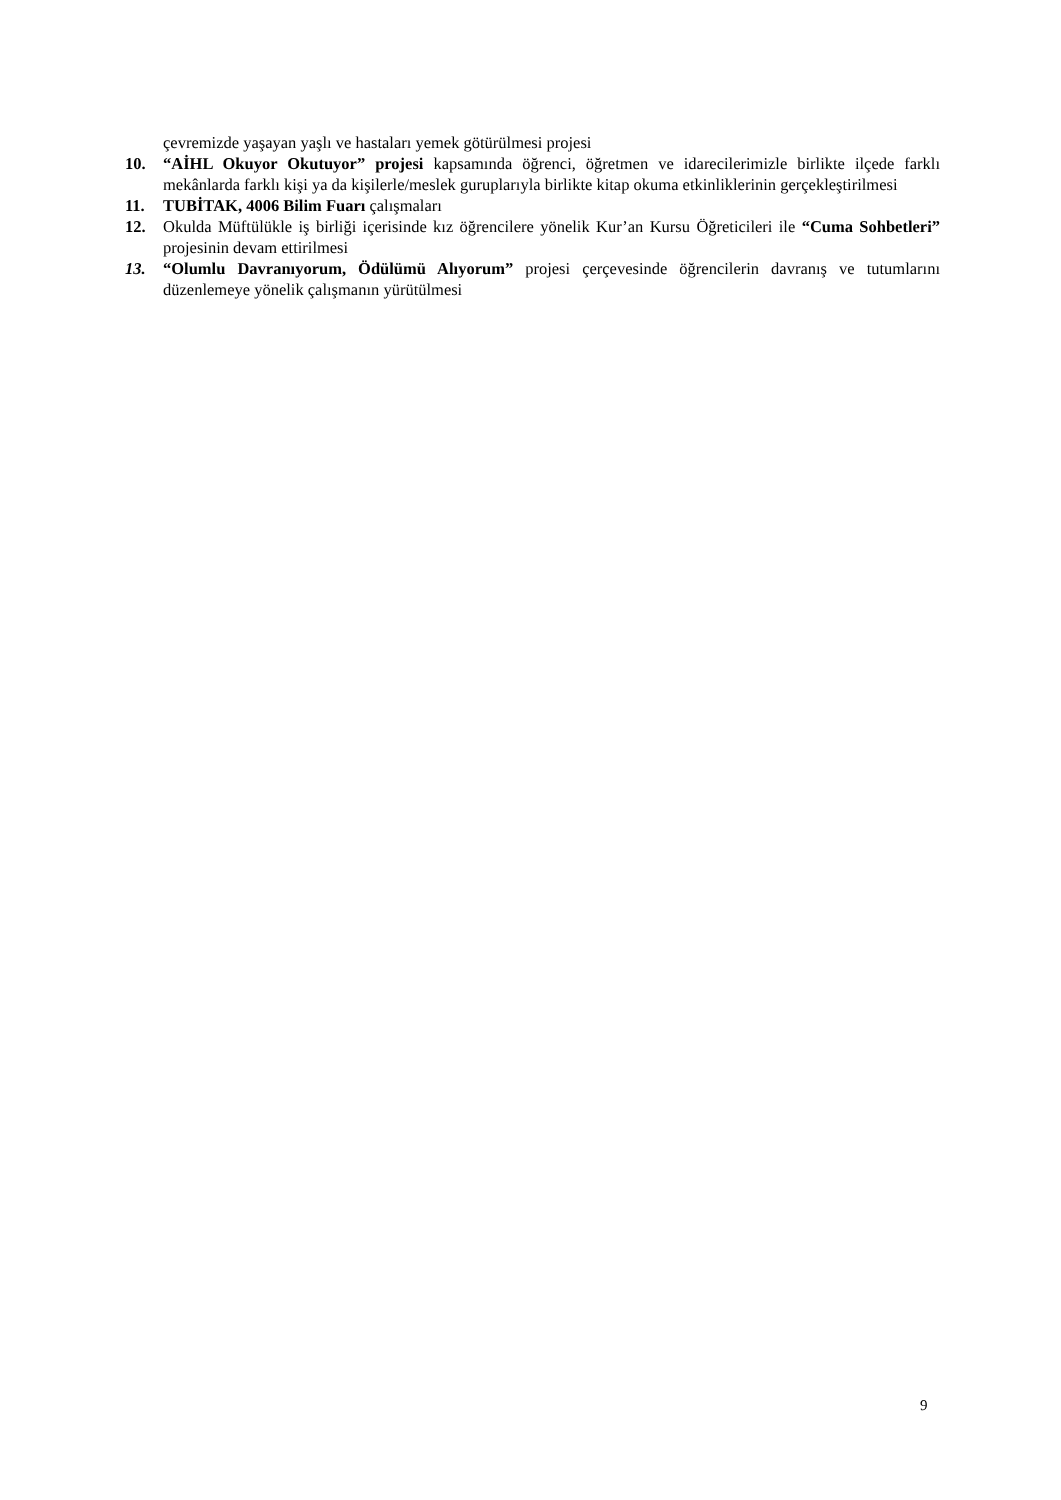çevremizde yaşayan yaşlı ve hastaları yemek götürülmesi projesi
10. “AİHL Okuyor Okutuyor” projesi kapsamında öğrenci, öğretmen ve idarecilerimizle birlikte ilçede farklı mekânlarda farklı kişi ya da kişilerle/meslek guruplarıyla birlikte kitap okuma etkinliklerinin gerçekleştirilmesi
11. TUBİTAK, 4006 Bilim Fuarı çalışmaları
12. Okulda Müftülükle iş birliği içerisinde kız öğrencilere yönelik Kur’an Kursu Öğreticileri ile “Cuma Sohbetleri” projesinin devam ettirilmesi
13. “Olumlu Davranıyorum, Ödülümü Alıyorum” projesi çerçevesinde öğrencilerin davranış ve tutumlarını düzenlemeye yönelik çalışmanın yürütülmesi
9